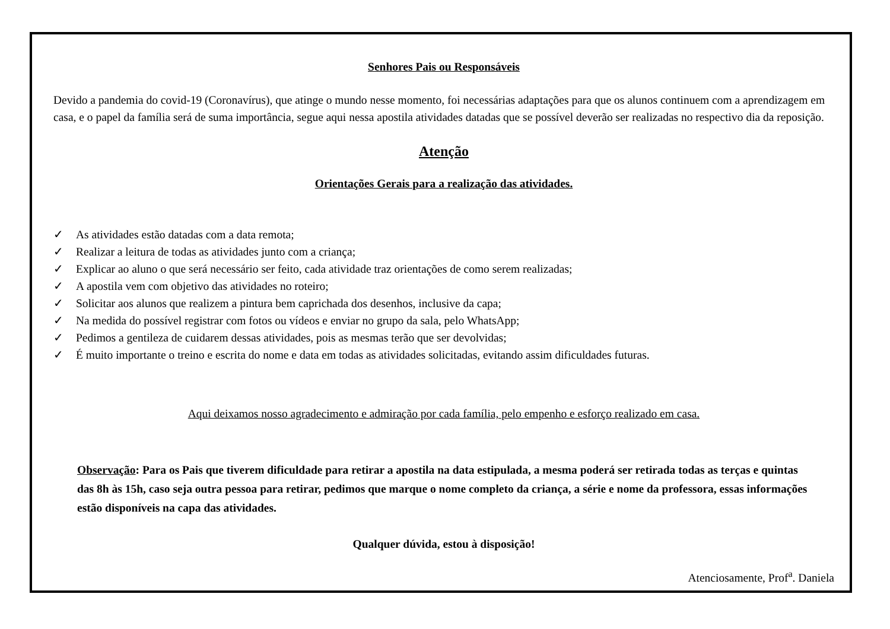Senhores Pais ou Responsáveis
Devido a pandemia do covid-19 (Coronavírus), que atinge o mundo nesse momento, foi necessárias adaptações para que os alunos continuem com a aprendizagem em casa, e o papel da família será de suma importância, segue aqui nessa apostila atividades datadas que se possível deverão ser realizadas no respectivo dia da reposição.
Atenção
Orientações Gerais para a realização das atividades.
✓ As atividades estão datadas com a data remota;
✓ Realizar a leitura de todas as atividades junto com a criança;
✓ Explicar ao aluno o que será necessário ser feito, cada atividade traz orientações de como serem realizadas;
✓ A apostila vem com objetivo das atividades no roteiro;
✓ Solicitar aos alunos que realizem a pintura bem caprichada dos desenhos, inclusive da capa;
✓ Na medida do possível registrar com fotos ou vídeos e enviar no grupo da sala, pelo WhatsApp;
✓ Pedimos a gentileza de cuidarem dessas atividades, pois as mesmas terão que ser devolvidas;
✓ É muito importante o treino e escrita do nome e data em todas as atividades solicitadas, evitando assim dificuldades futuras.
Aqui deixamos nosso agradecimento e admiração por cada família, pelo empenho e esforço realizado em casa.
Observação: Para os Pais que tiverem dificuldade para retirar a apostila na data estipulada, a mesma poderá ser retirada todas as terças e quintas das 8h às 15h, caso seja outra pessoa para retirar, pedimos que marque o nome completo da criança, a série e nome da professora, essas informações estão disponíveis na capa das atividades.
Qualquer dúvida, estou à disposição!
Atenciosamente, Prof<sup>a</sup>. Daniela